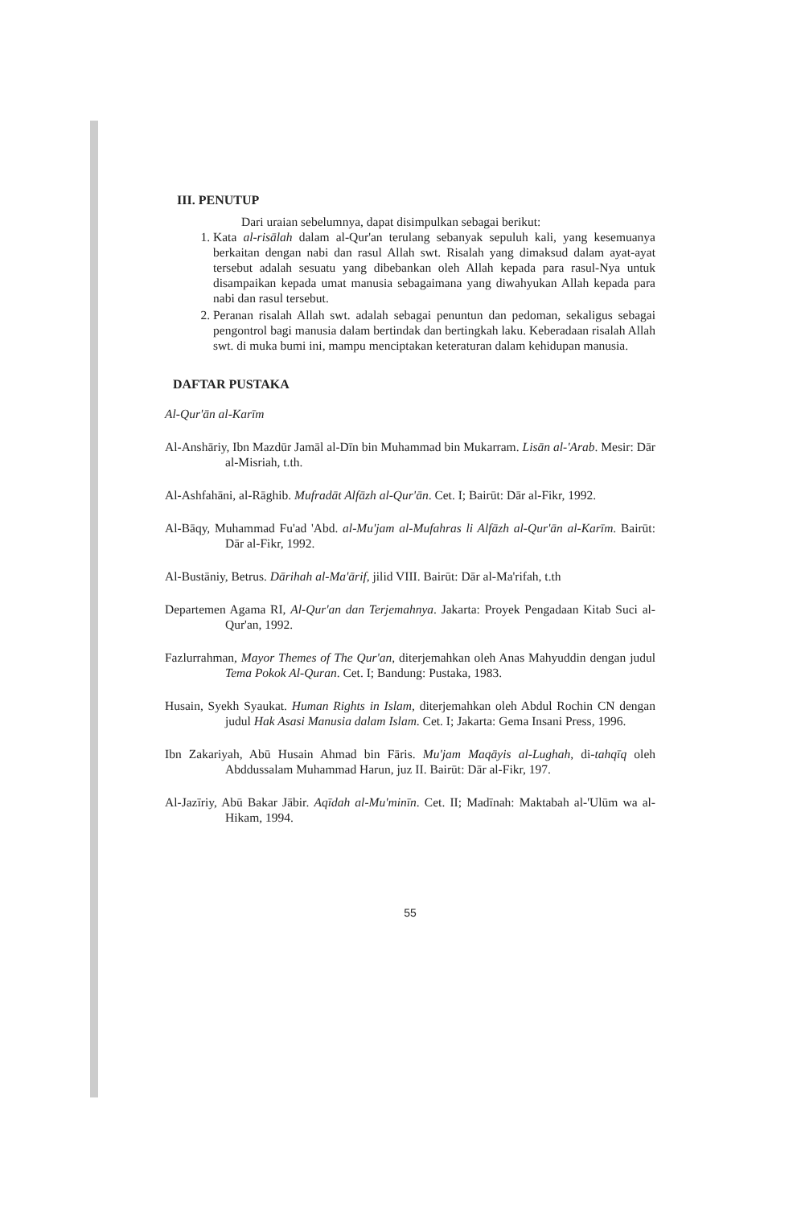III. PENUTUP
Dari uraian sebelumnya, dapat disimpulkan sebagai berikut:
1. Kata al-risālah dalam al-Qur'an terulang sebanyak sepuluh kali, yang kesemuanya berkaitan dengan nabi dan rasul Allah swt. Risalah yang dimaksud dalam ayat-ayat tersebut adalah sesuatu yang dibebankan oleh Allah kepada para rasul-Nya untuk disampaikan kepada umat manusia sebagaimana yang diwahyukan Allah kepada para nabi dan rasul tersebut.
2. Peranan risalah Allah swt. adalah sebagai penuntun dan pedoman, sekaligus sebagai pengontrol bagi manusia dalam bertindak dan bertingkah laku. Keberadaan risalah Allah swt. di muka bumi ini, mampu menciptakan keteraturan dalam kehidupan manusia.
DAFTAR PUSTAKA
Al-Qur'ān al-Karīm
Al-Anshāriy, Ibn Mazdūr Jamāl al-Dīn bin Muhammad bin Mukarram. Lisān al-'Arab. Mesir: Dār al-Misriah, t.th.
Al-Ashfahāni, al-Rāghib. Mufradāt Alfāzh al-Qur'ān. Cet. I; Bairūt: Dār al-Fikr, 1992.
Al-Bāqy, Muhammad Fu'ad 'Abd. al-Mu'jam al-Mufahras li Alfāzh al-Qur'ān al-Karīm. Bairūt: Dār al-Fikr, 1992.
Al-Bustāniy, Betrus. Dārihah al-Ma'ārif, jilid VIII. Bairūt: Dār al-Ma'rifah, t.th
Departemen Agama RI, Al-Qur'an dan Terjemahnya. Jakarta: Proyek Pengadaan Kitab Suci al-Qur'an, 1992.
Fazlurrahman, Mayor Themes of The Qur'an, diterjemahkan oleh Anas Mahyuddin dengan judul Tema Pokok Al-Quran. Cet. I; Bandung: Pustaka, 1983.
Husain, Syekh Syaukat. Human Rights in Islam, diterjemahkan oleh Abdul Rochin CN dengan judul Hak Asasi Manusia dalam Islam. Cet. I; Jakarta: Gema Insani Press, 1996.
Ibn Zakariyah, Abū Husain Ahmad bin Fāris. Mu'jam Maqāyis al-Lughah, di-tahqīq oleh Abddussalam Muhammad Harun, juz II. Bairūt: Dār al-Fikr, 197.
Al-Jazīriy, Abū Bakar Jābir. Aqīdah al-Mu'minīn. Cet. II; Madīnah: Maktabah al-'Ulūm wa al-Hikam, 1994.
55